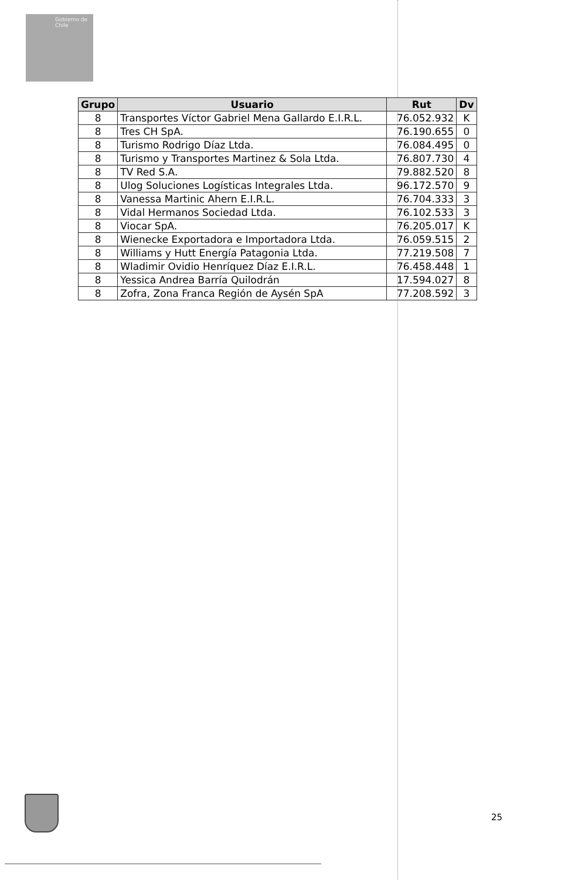Gobierno de Chile
| Grupo | Usuario | Rut | Dv |
| --- | --- | --- | --- |
| 8 | Transportes Víctor Gabriel Mena Gallardo E.I.R.L. | 76.052.932 | K |
| 8 | Tres CH SpA. | 76.190.655 | 0 |
| 8 | Turismo Rodrigo Díaz Ltda. | 76.084.495 | 0 |
| 8 | Turismo y Transportes Martinez & Sola Ltda. | 76.807.730 | 4 |
| 8 | TV Red S.A. | 79.882.520 | 8 |
| 8 | Ulog Soluciones Logísticas Integrales Ltda. | 96.172.570 | 9 |
| 8 | Vanessa Martinic Ahern E.I.R.L. | 76.704.333 | 3 |
| 8 | Vidal Hermanos Sociedad Ltda. | 76.102.533 | 3 |
| 8 | Viocar SpA. | 76.205.017 | K |
| 8 | Wienecke Exportadora e Importadora Ltda. | 76.059.515 | 2 |
| 8 | Williams y Hutt Energía Patagonia Ltda. | 77.219.508 | 7 |
| 8 | Wladimir Ovidio Henríquez Díaz E.I.R.L. | 76.458.448 | 1 |
| 8 | Yessica Andrea Barría Quilodrán | 17.594.027 | 8 |
| 8 | Zofra, Zona Franca Región de Aysén SpA | 77.208.592 | 3 |
25